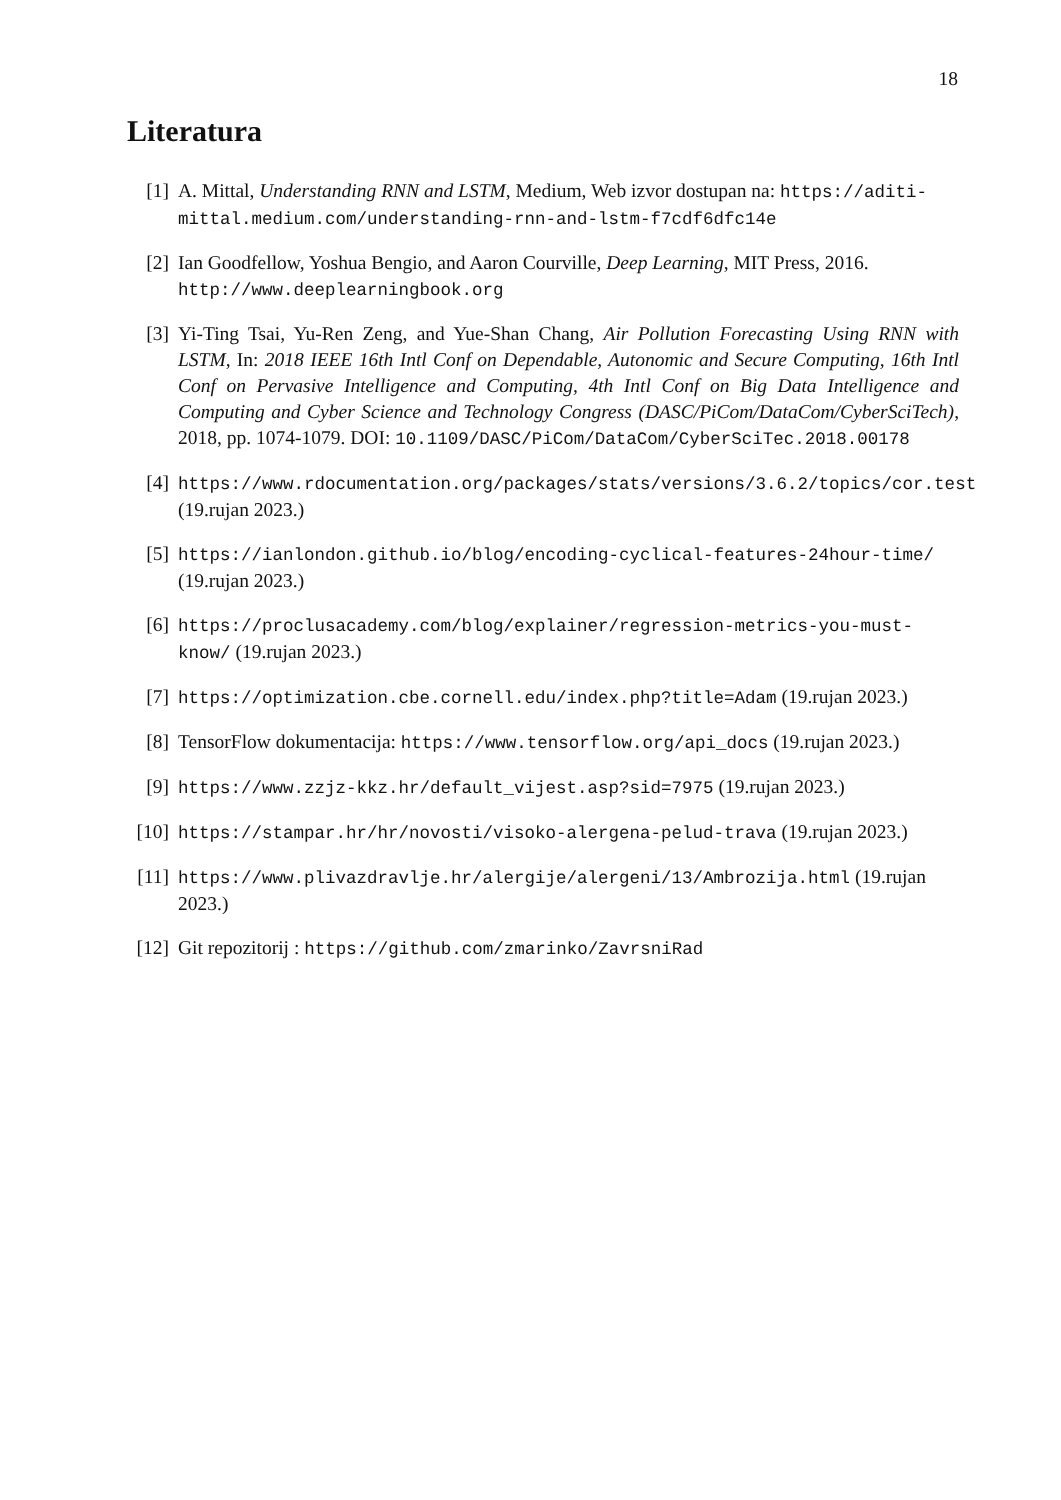18
Literatura
[1] A. Mittal, Understanding RNN and LSTM, Medium, Web izvor dostupan na: https://aditi-mittal.medium.com/understanding-rnn-and-lstm-f7cdf6dfc14e
[2] Ian Goodfellow, Yoshua Bengio, and Aaron Courville, Deep Learning, MIT Press, 2016. http://www.deeplearningbook.org
[3] Yi-Ting Tsai, Yu-Ren Zeng, and Yue-Shan Chang, Air Pollution Forecasting Using RNN with LSTM, In: 2018 IEEE 16th Intl Conf on Dependable, Autonomic and Secure Computing, 16th Intl Conf on Pervasive Intelligence and Computing, 4th Intl Conf on Big Data Intelligence and Computing and Cyber Science and Technology Congress (DASC/PiCom/DataCom/CyberSciTech), 2018, pp. 1074-1079. DOI: 10.1109/DASC/PiCom/DataCom/CyberSciTec.2018.00178
[4] https://www.rdocumentation.org/packages/stats/versions/3.6.2/topics/cor.test (19.rujan 2023.)
[5] https://ianlondon.github.io/blog/encoding-cyclical-features-24hour-time/ (19.rujan 2023.)
[6] https://proclusacademy.com/blog/explainer/regression-metrics-you-must-know/ (19.rujan 2023.)
[7] https://optimization.cbe.cornell.edu/index.php?title=Adam (19.rujan 2023.)
[8] TensorFlow dokumentacija: https://www.tensorflow.org/api_docs (19.rujan 2023.)
[9] https://www.zzjz-kkz.hr/default_vijest.asp?sid=7975 (19.rujan 2023.)
[10]
https://stampar.hr/hr/novosti/visoko-alergena-pelud-trava (19.rujan 2023.)
[11]
https://www.plivazdravlje.hr/alergije/alergeni/13/Ambrozija.html (19.rujan 2023.)
[12]
Git repozitorij : https://github.com/zmarinko/ZavrsniRad